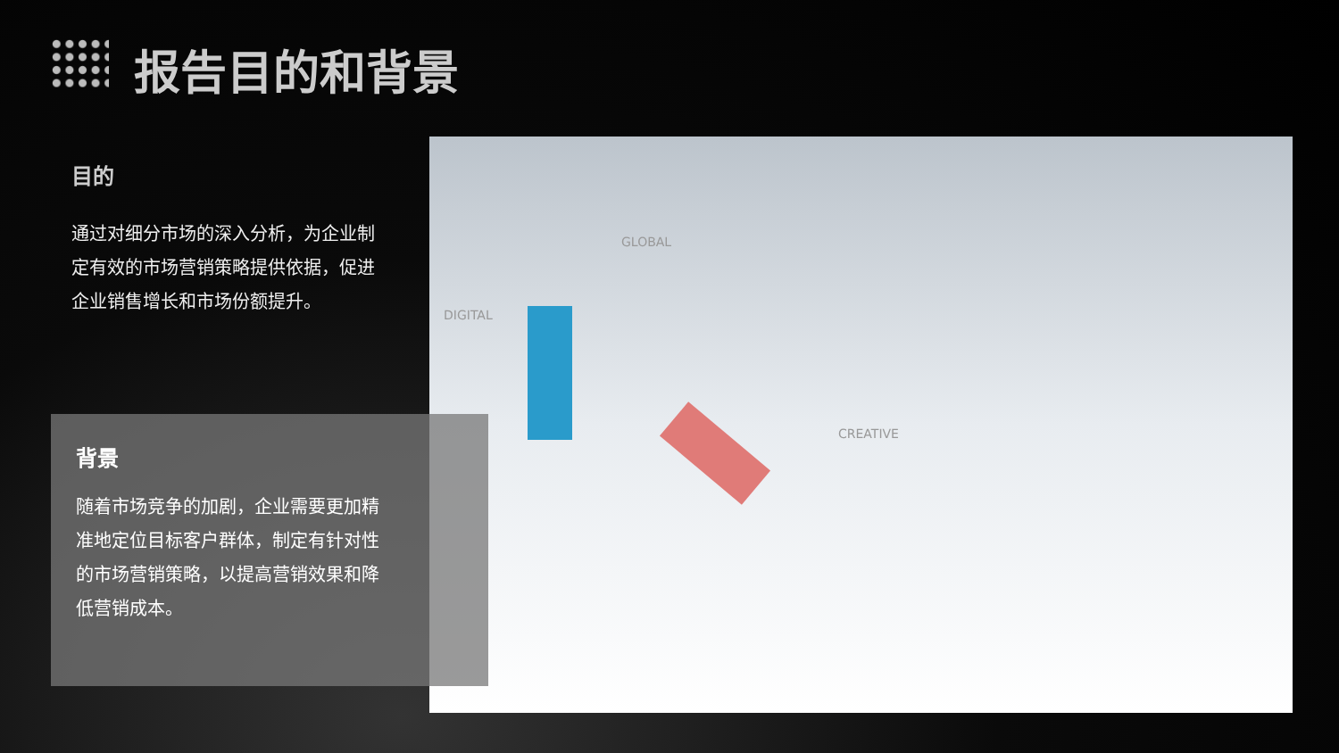报告目的和背景
目的
通过对细分市场的深入分析，为企业制定有效的市场营销策略提供依据，促进企业销售增长和市场份额提升。
DIGITAL
GLOBAL
CREATIVE
背景
随着市场竞争的加剧，企业需要更加精准地定位目标客户群体，制定有针对性的市场营销策略，以提高营销效果和降低营销成本。